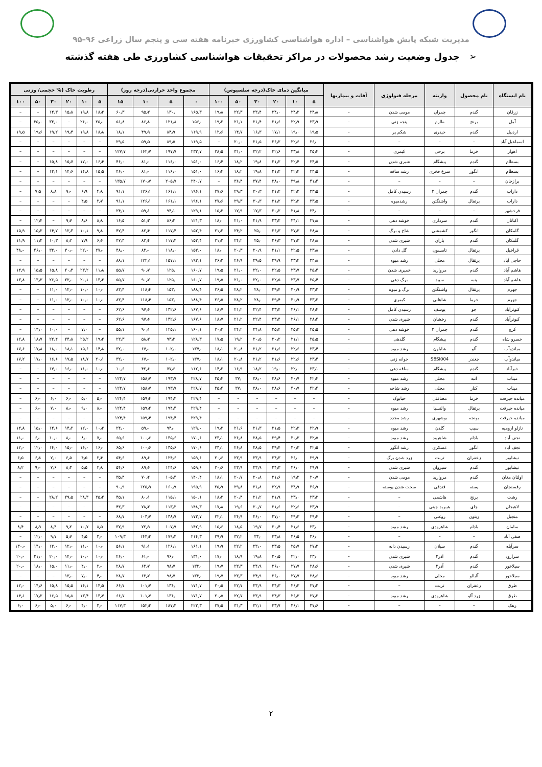مدیریت شبکه پایش هواشناسی – اداره هواشناسی کشاورزی خبرنامه هفته سی و پنجم سال زراعی ۹۶–۹۵
➢ جدول وضعیت رشد محصولات در مراکز تحقیقات هواشناسی کشاورزی طی هفته گذشته
| نام ایستگاه | نام محصول | واریته | مرحله فنولوژی | آفات و بیماریها | میانگین دمای خاک(درجه سلسیوس) | | | | | | مجموع واحد حرارتی(درجه روز) | | | | رطوبت خاک (% حجمی/ وزنی | | | | | |
| --- | --- | --- | --- | --- | --- | --- | --- | --- | --- | --- | --- | --- | --- | --- | --- | --- | --- | --- | --- | --- |
| | | | | | ۵ | ۱۰ | ۲۰ | ۳۰ | ۵۰ | ۱۰۰ | ۰ | ۵ | ۱۰ | ۱۵ | ۵ | ۱۰ | ۲۰ | ۳۰ | ۵۰ | ۱۰۰ |
| زرقان | گندم | چمران | مومی شدن | – | ۲۴٫۸ | ۲۴٫۲ | ۲۴٫۰ | ۲۳٫۴ | ۲۲٫۳ | ۱۹٫۸ | ۱۶۵٫۳ | ۱۳۰٫ | ۹۵٫۳ | ۶۰٫۳ | ۱۸٫۳ | ۱۹٫۸ | ۱۵٫۸ | ۱۴٫۳ | – | – |
| آمل | برنج | طارم | پنجه زنی | – | ۲۳٫۹ | ۲۲٫۹ | ۲۱٫۶ | ۲۱٫۴ | ۲۱٫۱ | ۱۹٫۲ | ۱۵۶٫ | ۱۲۱٫۸ | ۸۶٫۸ | ۵۱٫۸ | ۲۵٫۰ | ۲۶٫۰ | – | ۳۳٫۰ | ۳۵٫۰ | – |
| اردبیل | گندم | حیدری | شکم پر | – | ۱۹٫۵ | ۱۹٫۰ | ۱۷٫۱ | ۱۶٫۳ | ۱۴٫۷ | ۱۲٫۶ | ۱۱۹٫۹ | ۸۴٫۹ | ۴۹٫۹ | ۱۸٫۱ | ۱۸٫۸ | ۱۹٫۸ | ۱۹٫۴ | ۱۹٫۲ | ۱۹٫۶ | ۱۹٫۵ |
| اسماعیل آباد | – | – | – | – | ۲۶٫۰ | ۲۲٫۶ | ۲۶٫۲ | ۲۱٫۵ | ۲۰٫۰ | – | ۱۱۹٫۵ | ۸۹٫۵ | ۵۹٫۵ | ۲۹٫۵ | – | – | – | – | – | – |
| اهواز | خرما | برحی | کیمری | – | ۳۵٫۴ | ۳۳٫۸ | ۳۲٫۶ | ۳۲٫۲ | ۳۱٫۰ | ۲۸٫۵ | ۲۳۲٫۷ | ۱۹۷٫۷ | ۱۶۲٫۷ | ۱۲۷٫۷ | – | – | – | – | – | – |
| بسطام | گندم | پیشگام | شیری شدن | – | ۲۴٫۵ | ۲۲٫۴ | ۲۱٫۲ | ۱۹٫۸ | ۱۸٫۲ | ۱۶٫۴ | ۱۵۱٫۰ | ۱۱۶٫۰ | ۸۱٫۰ | ۴۶٫۰ | ۱۶٫۴ | ۱۷٫۰ | ۱۵٫۷ | ۱۵٫۸ | – | – |
| بسطام | انگور | سرخ فخری | رشد ساقه | – | ۲۴٫۵ | ۲۲٫۴ | ۲۱٫۲ | ۱۹٫۸ | ۱۸٫۲ | ۱۶٫۴ | ۱۵۱٫۰ | ۱۱۶٫۰ | ۸۱٫۰ | ۴۶٫۰ | ۱۵٫۵ | ۱۴٫۸ | ۱۴٫۶ | ۱۳٫۱ | – | – |
| برازجان | – | – | – | – | ۴۱٫۴ | ۳۹٫۸ | ۳۸٫۰ | ۳۷٫۴ | ۳۶٫۴ | – | ۲۴۰٫۷ | ۲۰۵٫۷ | ۱۷۰٫۷ | ۱۳۵٫۷ | – | – | – | – | – | – |
| داراب | گندم | چمران ۲ | رسیدن کامل | – | ۳۳٫۵ | ۳۲٫۲ | ۳۱٫۲ | ۳۰٫۳ | ۲۹٫۳ | ۲۷٫۶ | ۱۹۶٫۱ | ۱۶۱٫۱ | ۱۲۶٫۱ | ۹۱٫۱ | ۴٫۸ | ۶٫۹ | ۹٫۰ | ۸٫۸ | ۷٫۵ | – |
| داراب | پرتقال | واشنگتن | رشدمیوه | – | ۳۳٫۵ | ۳۲٫۲ | ۳۱٫۲ | ۳۰٫۳ | ۲۹٫۳ | ۲۷٫۶ | ۱۹۶٫۱ | ۱۶۱٫۱ | ۱۲۶٫۱ | ۹۱٫۱ | ۲٫۷ | ۴٫۵ | – | – | – | – |
| فرخشهر | – | – | – | – | ۲۴٫۰ | ۲۱٫۸ | ۲۰٫۲ | ۱۷٫۳ | ۱۷٫۹ | ۱۵٫۳ | ۱۲۹٫۱ | ۹۴٫۱ | ۵۹٫۱ | ۲۴٫۱ | – | – | – | – | – | – |
| اکباتان | گندم | سرداری | خوشه دهی | – | ۲۷٫۸ | ۲۴٫۱ | ۲۳٫۲ | ۲۱٫۹ | ۲۱٫۰ | ۱۸٫۰ | ۱۲۱٫۳ | ۸۶٫۳ | ۵۱٫۳ | ۱۶٫۵ | ۸٫۸ | ۸٫۶ | ۹٫۷ | – | ۱۲٫۴ | – |
| گلمکان | انگور | کشمشی | شاخ و برگ | – | ۲۸٫۸ | ۲۷٫۳ | ۲۶٫۳ | ۲۵٫ | ۲۴٫۲ | ۲۱٫۲ | ۱۵۲٫۴ | ۱۱۷٫۴ | ۸۲٫۴ | ۴۷٫۴ | ۹٫۸ | ۱۰٫۱ | ۱۲٫۳ | ۱۴٫۷ | ۱۵٫۲ | ۱۵٫۹ |
| گلمکان | گندم | باران | شیری شدن | – | ۲۸٫۸ | ۲۷٫۳ | ۲۶٫۳ | ۲۵٫ | ۲۴٫۲ | ۲۱٫۲ | ۱۵۲٫۴ | ۱۱۷٫۴ | ۸۲٫۴ | ۴۷٫۴ | ۶٫۶ | ۷٫۹ | ۸٫۲ | ۱۰٫۳ | ۱۱٫۲ | ۱۱٫۹ |
| قراخیل | پرتقال | تامسون | گل دادن | – | ۲۳٫۸ | ۲۲٫۵ | ۲۱٫۱ | ۲۰٫۹ | ۲۰٫۳ | ۱۸٫۰ | ۱۵۳٫۰ | ۱۱۸٫۰ | ۸۳٫۰ | ۴۸٫۰ | ۲۷٫۰ | ۲۲٫۰ | ۳۰٫۰ | ۳۳٫۰ | ۴۶٫۰ | ۴۸٫۰ |
| حاجی آباد | پرتقال | محلی | رشد میوه | – | ۳۴٫۸ | ۳۳٫۴ | ۲۹٫۹ | ۲۹٫۵ | ۲۶٫۹ | ۲۶٫۲ | ۱۹۲٫۱ | ۱۵۷٫۱ | ۱۲۲٫۱ | ۸۸٫۱ | – | – | – | – | – | – |
| هاشم آباد | گندم | مروارید | خمیری شدن | – | ۲۵٫۴ | ۲۳٫۷ | ۲۲٫۵ | ۲۲٫۰ | ۲۱٫۰ | ۱۹٫۵ | ۱۶۰٫۷ | ۱۲۵٫ | ۹۰٫۷ | ۵۵٫۷ | ۱۱٫۸ | ۲۳٫۲ | ۲۰٫۳ | ۱۵٫۸ | ۱۵٫۵ | ۱۴٫۹ |
| هاشم آباد | پنبه | سپید | برگ دهی | – | ۲۵٫۴ | ۲۳٫۷ | ۲۲٫۵ | ۲۲٫۰ | ۲۱٫۰ | ۱۹٫۵ | ۱۶۰٫۷ | ۱۲۵٫ | ۹۰٫۷ | ۵۵٫۷ | ۱۳٫۳ | ۲۰٫۱ | ۲۲٫۰ | ۲۶٫۵ | ۱۳٫۳ | ۱۳٫۸ |
| جهرم | پرتقال | واشنگتن | برگ و میوه | – | ۳۳٫۲ | ۳۰٫۹ | ۲۹٫۴ | ۲۸٫ | ۲۸٫۲ | ۲۶٫۵ | ۱۸۸٫۴ | ۱۵۳٫ | ۱۱۸٫۴ | ۸۳٫۴ | ۱۰٫۰ | ۱۰٫۰ | ۱۲٫۰ | ۱۱٫۰ | – | – |
| جهرم | خرما | شاهانی | کیمری | – | ۳۳٫۲ | ۳۰٫۹ | ۲۹٫۴ | ۲۸٫ | ۲۸٫۲ | ۲۶٫۵ | ۱۸۸٫۴ | ۱۵۳٫ | ۱۱۸٫۴ | ۸۳٫۴ | ۱۰٫۰ | ۱۰٫۰ | ۱۲٫۰ | ۱۱٫۰ | – | – |
| کبوترآباد | جو | یوسف | رسیدن کامل | – | ۲۸٫۴ | ۲۶٫۱ | ۲۳٫۴ | ۲۲٫۴ | ۲۱٫۲ | ۱۸٫۷ | ۱۶۷٫۶ | ۱۳۲٫۶ | ۹۷٫۶ | ۶۲٫۶ | – | – | – | – | – | – |
| کبوترآباد | گندم | رخشان | شیری شدن | – | ۲۸٫۴ | ۲۶٫۱ | ۲۳٫۴ | ۲۲٫۴ | ۲۱٫۲ | ۱۸٫۷ | ۱۶۷٫۶ | ۱۳۲٫۶ | ۹۷٫۶ | ۶۲٫۶ | – | – | – | – | – | – |
| کرج | گندم | چمران ۲ | خوشه دهی | – | ۲۵٫۵ | ۲۵٫۳ | ۲۵٫۴ | ۲۴٫۸ | ۲۴٫۲ | ۲۰٫۳ | ۱۶۰٫۱ | ۱۲۵٫۱ | ۹۰٫۱ | ۵۵٫۱ | – | ۷٫۰ | – | ۱۰٫۰ | ۱۳٫۰ | – |
| خسرو شاه | گندم | پیشگام | گلدهی | – | ۲۵٫۵ | ۲۱٫۱ | ۲۰٫۲ | ۲۰٫۵ | ۱۹٫۲ | ۱۷٫۵ | ۱۲۸٫۳ | ۹۳٫۳ | ۵۸٫۳ | ۲۳٫۳ | ۱۹٫۴ | ۲۵٫۲ | ۲۴٫۸ | ۲۲٫۴ | ۱۸٫۷ | ۱۲٫۸ |
| میاندوآب | آلو | شابلون | رشد میوه | – | ۲۳٫۴ | ۲۲٫۶ | ۲۱٫۶ | ۲۱٫۲ | ۲۰٫۸ | ۱۸٫۱ | ۱۳۷٫ | ۱۰۲٫۰ | ۶۷٫۰ | ۳۲٫۰ | ۱۴٫۸ | ۱۵٫۶ | ۱۸٫۱ | ۱۸٫۰ | ۱۷٫۸ | ۱۷٫۶ |
| میاندوآب | چغندر | SBSI004 | جوانه زنی | – | ۲۳٫۴ | ۲۲٫۶ | ۲۱٫۶ | ۲۱٫۲ | ۲۰٫۸ | ۱۸٫۱ | ۱۳۷٫ | ۱۰۲٫۰ | ۶۷٫۰ | ۳۲٫۰ | ۲۰٫۱ | ۱۸٫۷ | ۱۷٫۵ | ۱۶٫۶ | ۱۷٫۰ | ۱۷٫۲ |
| خیرآباد | گندم | پیشگام | ساقه دهی | – | ۲۳٫۱ | ۲۲٫۰ | ۱۹٫۰ | ۱۸٫۲ | ۱۶٫۹ | ۱۴٫۲ | ۱۱۲٫۶ | ۷۷٫۶ | ۴۲٫۶ | ۱۰٫۶ | ۱۰٫۰ | ۱۱٫۰ | ۱۶٫۰ | ۱۷٫۰ | – | – |
| میناب | انبه | محلی | رشد میوه | – | ۴۲٫۴ | ۴۰٫۷ | ۳۸٫۶ | ۳۸٫۰ | ۳۷٫ | ۳۵٫۴ | ۲۲۸٫۷ | ۱۹۳٫۷ | ۱۵۸٫۷ | ۱۲۳٫۷ | – | – | – | – | – | – |
| میناب | کنار | محلی | رشد شاخه | – | ۴۲٫۴ | ۴۰٫۷ | ۳۸٫۶ | ۳۸٫۰ | ۳۷٫ | ۳۵٫۴ | ۲۲۸٫۷ | ۱۹۳٫۷ | ۱۵۸٫۷ | ۱۲۳٫۷ | – | – | – | – | – | – |
| میانده جیرفت | خرما | مضافتی | حبابوک | – | – | – | – | – | – | – | ۲۲۹٫۴ | ۱۹۴٫۴ | ۱۵۹٫۴ | ۱۲۴٫۴ | ۵٫۰ | ۵٫۰ | ۶٫۰ | ۶٫۰ | ۶٫۰ | – |
| میانده جیرفت | پرتقال | والنسیا | رشد میوه | – | – | – | – | – | – | – | ۲۲۹٫۴ | ۱۹۴٫۴ | ۱۵۹٫۴ | ۱۲۴٫۴ | ۸٫۰ | ۹٫۰ | ۸٫۰ | ۷٫۰ | ۶٫۰ | – |
| میانده جیرفت | یونجه | بوشهری | رشد مجدد | – | – | – | – | – | – | – | ۲۲۹٫۴ | ۱۹۴٫۴ | ۱۵۹٫۴ | ۱۲۴٫۴ | – | – | – | – | – | – |
| نازلو ارومیه | سیب | گلدن | رشد میوه | – | ۲۲٫۹ | ۲۲٫۳ | ۲۱٫۵ | ۲۱٫۳ | ۲۱٫۶ | ۱۹٫۲ | ۱۲۹٫۰ | ۹۴٫۰ | ۵۹٫۰ | ۲۴٫۰ | ۱۰٫۳ | ۱۲٫۰ | ۱۴٫۲ | ۱۴٫۶ | ۱۵٫۰ | ۱۴٫۸ |
| نجف آباد | بادام | شاهرود | رشد میوه | – | ۳۲٫۵ | ۳۰٫۳ | ۲۹٫۴ | ۲۸٫۵ | ۲۶٫۸ | ۲۳٫۱ | ۱۷۰٫۶ | ۱۳۵٫۶ | ۱۰۰٫۶ | ۶۵٫۶ | ۷٫۰ | ۸٫۰ | ۸٫۰ | ۱۰٫۰ | ۶٫۰ | ۱۱٫۰ |
| نجف آباد | انگور | عسکری | رشد انگور | – | ۳۲٫۵ | ۳۰٫۳ | ۲۹٫۴ | ۲۸٫۵ | ۲۶٫۸ | ۲۳٫۱ | ۱۷۰٫۶ | ۱۳۵٫۶ | ۱۰۰٫۶ | ۶۵٫۶ | ۱۶٫۰ | ۱۶٫۰ | ۱۵٫۰ | ۱۴٫۰ | ۱۲٫۰ | ۱۲٫۰ |
| نیشابور | زعفران | تربت | زرد شدن برگ | – | ۲۹٫۹ | ۲۶٫۰ | ۲۴٫۳ | ۲۳٫۹ | ۲۳٫۹ | ۲۰٫۶ | ۱۵۹٫۶ | ۱۲۴٫۶ | ۸۹٫۶ | ۵۴٫۶ | ۲٫۴ | ۴٫۵ | ۶٫۵ | ۷٫۰ | ۶٫۸ | ۶٫۵ |
| نیشابور | گندم | سیروان | شیری شدن | – | ۲۹٫۹ | ۲۶٫۰ | ۲۴٫۳ | ۲۳٫۹ | ۲۳٫۹ | ۲۰٫۶ | ۱۵۹٫۶ | ۱۲۴٫۶ | ۸۹٫۶ | ۵۴٫۶ | ۲٫۸ | ۵٫۵ | ۸٫۳ | ۷٫۶ | ۹٫۰ | ۸٫۲ |
| اولتان مغان | گندم | مروارید | مومی شدن | – | ۲۰٫۷ | ۱۹٫۲ | ۲۱٫۶ | ۲۰٫۸ | ۲۰٫۷ | ۱۸٫۱ | ۱۴۰٫۴ | ۱۰۵٫۴ | ۷۰٫۴ | ۳۵٫۴ | – | – | – | – | – | – |
| رفسنجان | پسته | فندقی | سخت شدن پوسته | – | ۳۶٫۹ | ۳۴٫۹ | ۳۲٫۹ | ۳۱٫۸ | ۲۹٫۸ | ۲۵٫۹ | ۱۹۵٫۹ | ۱۶۰٫۹ | ۱۲۵٫۹ | ۹۰٫۹ | – | – | – | – | – | – |
| رشت | برنج | هاشمی | – | – | ۲۳٫۳ | ۲۳٫۰ | ۲۱٫۹ | ۲۱٫۲ | ۲۰٫۴ | ۱۸٫۲ | ۱۵۰٫۱ | ۱۱۵٫۱ | ۸۰٫۱ | ۴۵٫۱ | ۲۵٫۴ | ۲۸٫۳ | ۲۹٫۵ | ۲۸٫۲ | – | – |
| لاهیجان | چای | هیبرید چینی | – | – | ۲۳٫۹ | ۲۲٫۶ | ۲۱٫۶ | ۲۰٫۷ | ۱۹٫۶ | ۱۷٫۸ | ۱۴۸٫۳ | ۱۱۳٫۳ | ۷۸٫۳ | ۴۳٫۳ | – | – | – | – | – | – |
| منجیل | زیتون | روغنی | – | – | ۲۹٫۴ | ۲۹٫۳ | ۲۷٫۰ | ۲۶٫۰ | ۲۴٫۹ | ۲۲٫۱ | ۱۷۳٫۷ | ۱۳۸٫۷ | ۱۰۳٫۷ | ۶۸٫۷ | – | – | – | – | – | – |
| سامان | بادام | شاهرودی | رشد میوه | – | ۲۳٫۰ | ۲۱٫۶ | ۲۰٫۴ | ۱۹٫۷ | ۱۸٫۵ | ۱۵٫۶ | ۱۴۲٫۹ | ۱۰۷٫۹ | ۷۲٫۹ | ۳۷٫۹ | ۸٫۵ | ۱۰٫۷ | ۹٫۲ | ۸٫۴ | ۸٫۹ | ۸٫۴ |
| صفی آباد | – | – | – | – | ۳۶٫۰ | ۳۶٫۵ | ۳۳٫۸ | ۳۳٫ | ۳۲٫۲ | ۲۹٫۹ | ۲۱۴٫۳ | ۱۷۹٫۳ | ۱۴۴٫۳ | ۱۰۹٫۳ | ۳٫۰ | ۴٫۵ | ۵٫۷ | ۹٫۷ | ۱۲٫۰ | – |
| سرآبله | گندم | سیلان | رسیدن دانه | – | ۲۷٫۲ | ۲۵٫۷ | ۲۳٫۵ | ۲۳٫۰ | ۲۲٫۲ | ۱۹٫۹ | ۱۶۱٫۱ | ۱۲۶٫۱ | ۹۱٫۱ | ۵۶٫۱ | ۱۰٫۰ | ۱۱٫۰ | ۱۲٫۰ | ۱۳٫۰ | ۱۴٫۰ | ۱۳۰٫۰ |
| سرآرود | گندم | آذر۲ | شیری شدن | – | ۲۳٫۰ | ۲۲٫۰ | ۲۰٫۵ | ۱۹٫۸ | ۱۸٫۹ | ۱۷٫۰ | ۱۳۱٫۰ | ۹۶٫۰ | ۶۱٫۰ | ۲۶٫۰ | ۱۰٫۰ | ۱۰٫۰ | ۱۴٫۰ | ۲۰٫۰ | ۲۱٫۰ | ۲۰٫۰ |
| سیلاخور | گندم | آذر۲ | شیری شدن | – | ۲۸٫۶ | ۲۷٫۷ | ۲۶٫۰ | ۲۴٫۹ | ۲۳٫۳ | ۱۹٫۷ | ۱۳۳٫ | ۹۸٫۷ | ۶۳٫۷ | ۲۸٫۷ | ۲٫۰ | ۴٫۰ | ۱۱٫۰ | ۱۵٫۰ | ۱۸٫۰ | ۲۰٫۰ |
| سیلاخور | آلبالو | محلی | رشد میوه | – | ۲۸٫۶ | ۲۷٫۷ | ۲۶٫۰ | ۲۴٫۹ | ۲۳٫۳ | ۱۹٫۷ | ۱۳۳٫ | ۹۸٫۷ | ۶۳٫۷ | ۲۸٫۷ | ۴٫۰ | ۷٫۰ | ۱۳٫۰ | – | – | – |
| طرق | زعفران | تربت | – | – | ۲۷٫۲ | ۲۶٫۳ | ۲۴٫۳ | ۲۳٫۹ | ۲۲٫۷ | ۲۰٫۵ | ۱۷۱٫۷ | ۱۳۶٫ | ۱۰۱٫۷ | ۶۶٫۷ | ۱۴٫۵ | ۱۴٫۱ | ۱۵٫۵ | ۱۵٫۸ | ۱۴٫۶ | ۱۲٫۰ |
| طرق | زرد آلو | شاهرودی | رشد میوه | – | ۲۷٫۲ | ۲۶٫۳ | ۲۴٫۳ | ۲۳٫۹ | ۲۲٫۷ | ۲۰٫۵ | ۱۷۱٫۷ | ۱۳۶٫ | ۱۰۱٫۷ | ۶۶٫۷ | ۱۳٫۷ | ۱۳٫۴ | ۱۵٫۸ | ۱۶٫۵ | ۱۷٫۲ | ۱۴٫۱ |
| زهک | – | – | – | – | ۳۷٫۶ | ۳۶٫۱ | ۳۳٫۷ | ۳۲٫۱ | ۳۱٫۳ | ۲۷٫۵ | ۲۲۲٫۳ | ۱۸۷٫۳ | ۱۵۲٫۳ | ۱۱۷٫۳ | ۳٫۰ | ۴٫۰ | ۶٫۰ | ۵٫۰ | ۶٫۰ | ۶٫۰ |
۲